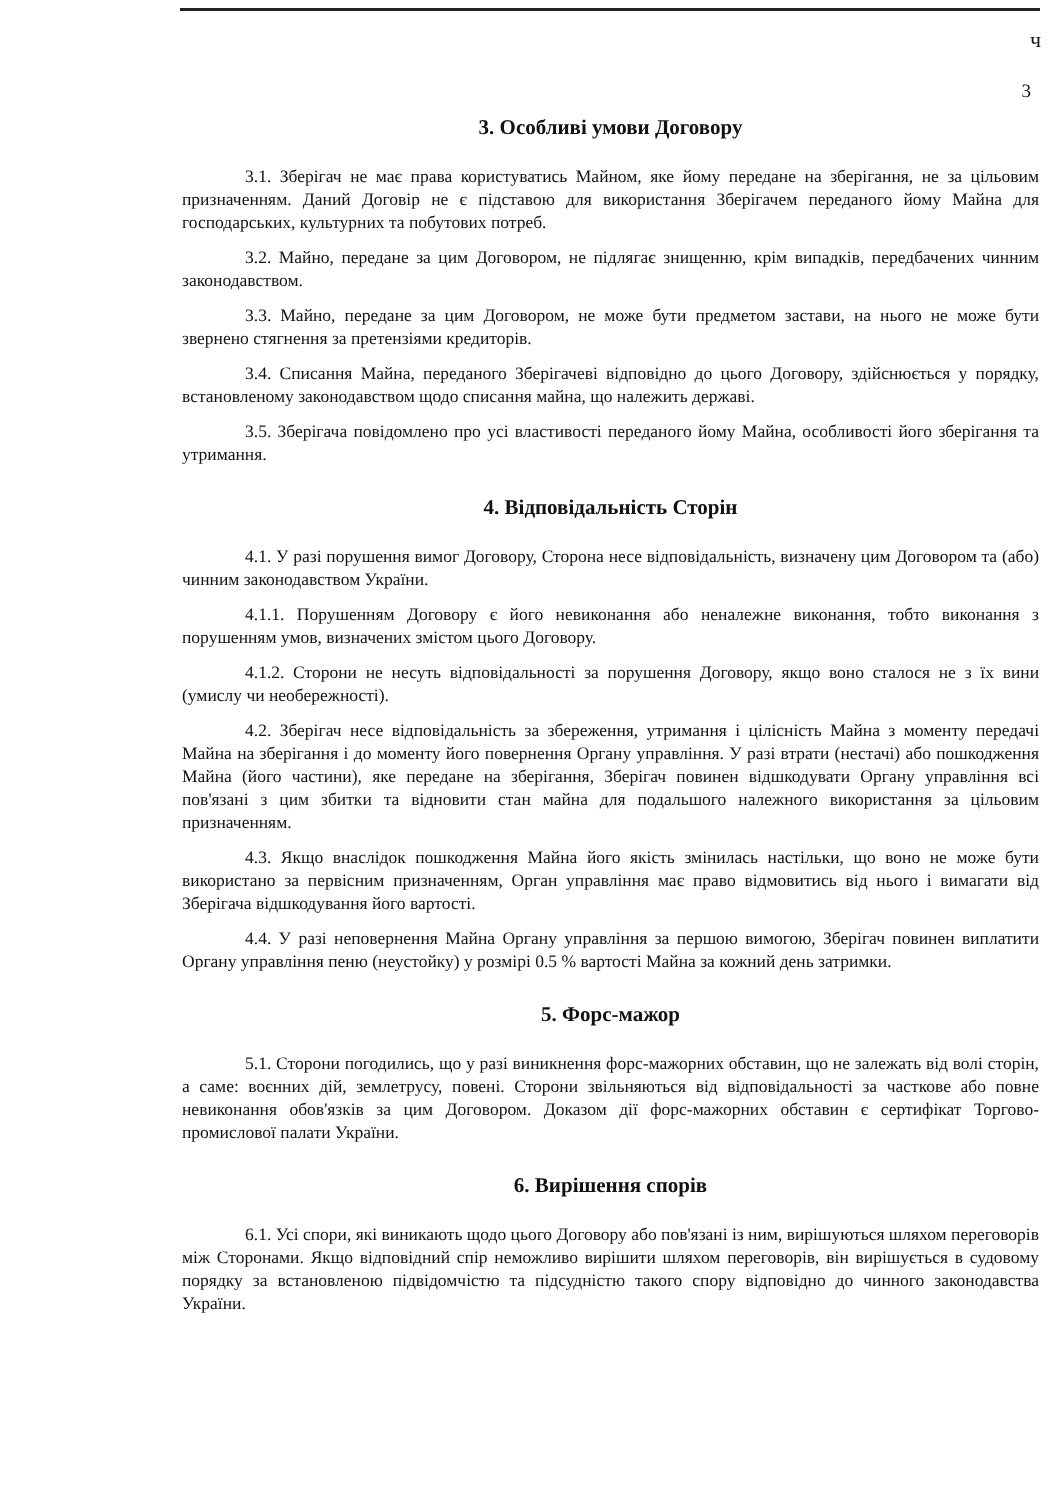ч
3
3. Особливі умови Договору
3.1. Зберігач не має права користуватись Майном, яке йому передане на зберігання, не за цільовим призначенням. Даний Договір не є підставою для використання Зберігачем переданого йому Майна для господарських, культурних та побутових потреб.
3.2. Майно, передане за цим Договором, не підлягає знищенню, крім випадків, передбачених чинним законодавством.
3.3. Майно, передане за цим Договором, не може бути предметом застави, на нього не може бути звернено стягнення за претензіями кредиторів.
3.4. Списання Майна, переданого Зберігачеві відповідно до цього Договору, здійснюється у порядку, встановленому законодавством щодо списання майна, що належить державі.
3.5. Зберігача повідомлено про усі властивості переданого йому Майна, особливості його зберігання та утримання.
4. Відповідальність Сторін
4.1. У разі порушення вимог Договору, Сторона несе відповідальність, визначену цим Договором та (або) чинним законодавством України.
4.1.1. Порушенням Договору є його невиконання або неналежне виконання, тобто виконання з порушенням умов, визначених змістом цього Договору.
4.1.2. Сторони не несуть відповідальності за порушення Договору, якщо воно сталося не з їх вини (умислу чи необережності).
4.2. Зберігач несе відповідальність за збереження, утримання і цілісність Майна з моменту передачі Майна на зберігання і до моменту його повернення Органу управління. У разі втрати (нестачі) або пошкодження Майна (його частини), яке передане на зберігання, Зберігач повинен відшкодувати Органу управління всі пов'язані з цим збитки та відновити стан майна для подальшого належного використання за цільовим призначенням.
4.3. Якщо внаслідок пошкодження Майна його якість змінилась настільки, що воно не може бути використано за первісним призначенням, Орган управління має право відмовитись від нього і вимагати від Зберігача відшкодування його вартості.
4.4. У разі неповернення Майна Органу управління за першою вимогою, Зберігач повинен виплатити Органу управління пеню (неустойку) у розмірі 0.5 % вартості Майна за кожний день затримки.
5. Форс-мажор
5.1. Сторони погодились, що у разі виникнення форс-мажорних обставин, що не залежать від волі сторін, а саме: воєнних дій, землетрусу, повені. Сторони звільняються від відповідальності за часткове або повне невиконання обов'язків за цим Договором. Доказом дії форс-мажорних обставин є сертифікат Торгово-промислової палати України.
6. Вирішення спорів
6.1. Усі спори, які виникають щодо цього Договору або пов'язані із ним, вирішуються шляхом переговорів між Сторонами. Якщо відповідний спір неможливо вирішити шляхом переговорів, він вирішується в судовому порядку за встановленою підвідомчістю та підсудністю такого спору відповідно до чинного законодавства України.